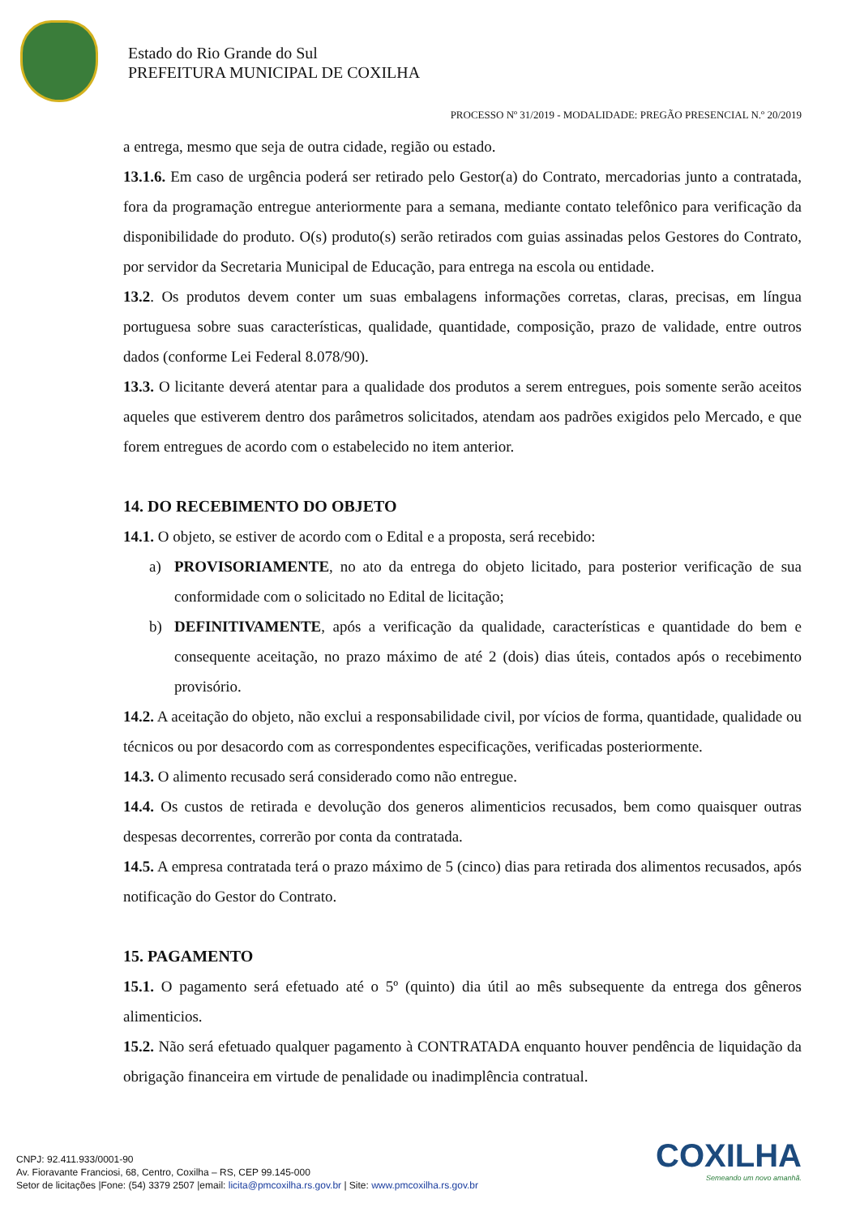Estado do Rio Grande do Sul
PREFEITURA MUNICIPAL DE COXILHA
PROCESSO Nº 31/2019 - MODALIDADE: PREGÃO PRESENCIAL N.º 20/2019
a entrega, mesmo que seja de outra cidade, região ou estado.
13.1.6. Em caso de urgência poderá ser retirado pelo Gestor(a) do Contrato, mercadorias junto a contratada, fora da programação entregue anteriormente para a semana, mediante contato telefônico para verificação da disponibilidade do produto. O(s) produto(s) serão retirados com guias assinadas pelos Gestores do Contrato, por servidor da Secretaria Municipal de Educação, para entrega na escola ou entidade.
13.2. Os produtos devem conter um suas embalagens informações corretas, claras, precisas, em língua portuguesa sobre suas características, qualidade, quantidade, composição, prazo de validade, entre outros dados (conforme Lei Federal 8.078/90).
13.3. O licitante deverá atentar para a qualidade dos produtos a serem entregues, pois somente serão aceitos aqueles que estiverem dentro dos parâmetros solicitados, atendam aos padrões exigidos pelo Mercado, e que forem entregues de acordo com o estabelecido no item anterior.
14. DO RECEBIMENTO DO OBJETO
14.1. O objeto, se estiver de acordo com o Edital e a proposta, será recebido:
a) PROVISORIAMENTE, no ato da entrega do objeto licitado, para posterior verificação de sua conformidade com o solicitado no Edital de licitação;
b) DEFINITIVAMENTE, após a verificação da qualidade, características e quantidade do bem e consequente aceitação, no prazo máximo de até 2 (dois) dias úteis, contados após o recebimento provisório.
14.2. A aceitação do objeto, não exclui a responsabilidade civil, por vícios de forma, quantidade, qualidade ou técnicos ou por desacordo com as correspondentes especificações, verificadas posteriormente.
14.3. O alimento recusado será considerado como não entregue.
14.4. Os custos de retirada e devolução dos generos alimenticios recusados, bem como quaisquer outras despesas decorrentes, correrão por conta da contratada.
14.5. A empresa contratada terá o prazo máximo de 5 (cinco) dias para retirada dos alimentos recusados, após notificação do Gestor do Contrato.
15. PAGAMENTO
15.1. O pagamento será efetuado até o 5º (quinto) dia útil ao mês subsequente da entrega dos gêneros alimenticios.
15.2. Não será efetuado qualquer pagamento à CONTRATADA enquanto houver pendência de liquidação da obrigação financeira em virtude de penalidade ou inadimplência contratual.
COXILHA
Semeando um novo amanhã.
CNPJ: 92.411.933/0001-90
Av. Fioravante Franciosi, 68, Centro, Coxilha – RS, CEP 99.145-000
Setor de licitações |Fone: (54) 3379 2507 |email: licita@pmcoxilha.rs.gov.br | Site: www.pmcoxilha.rs.gov.br